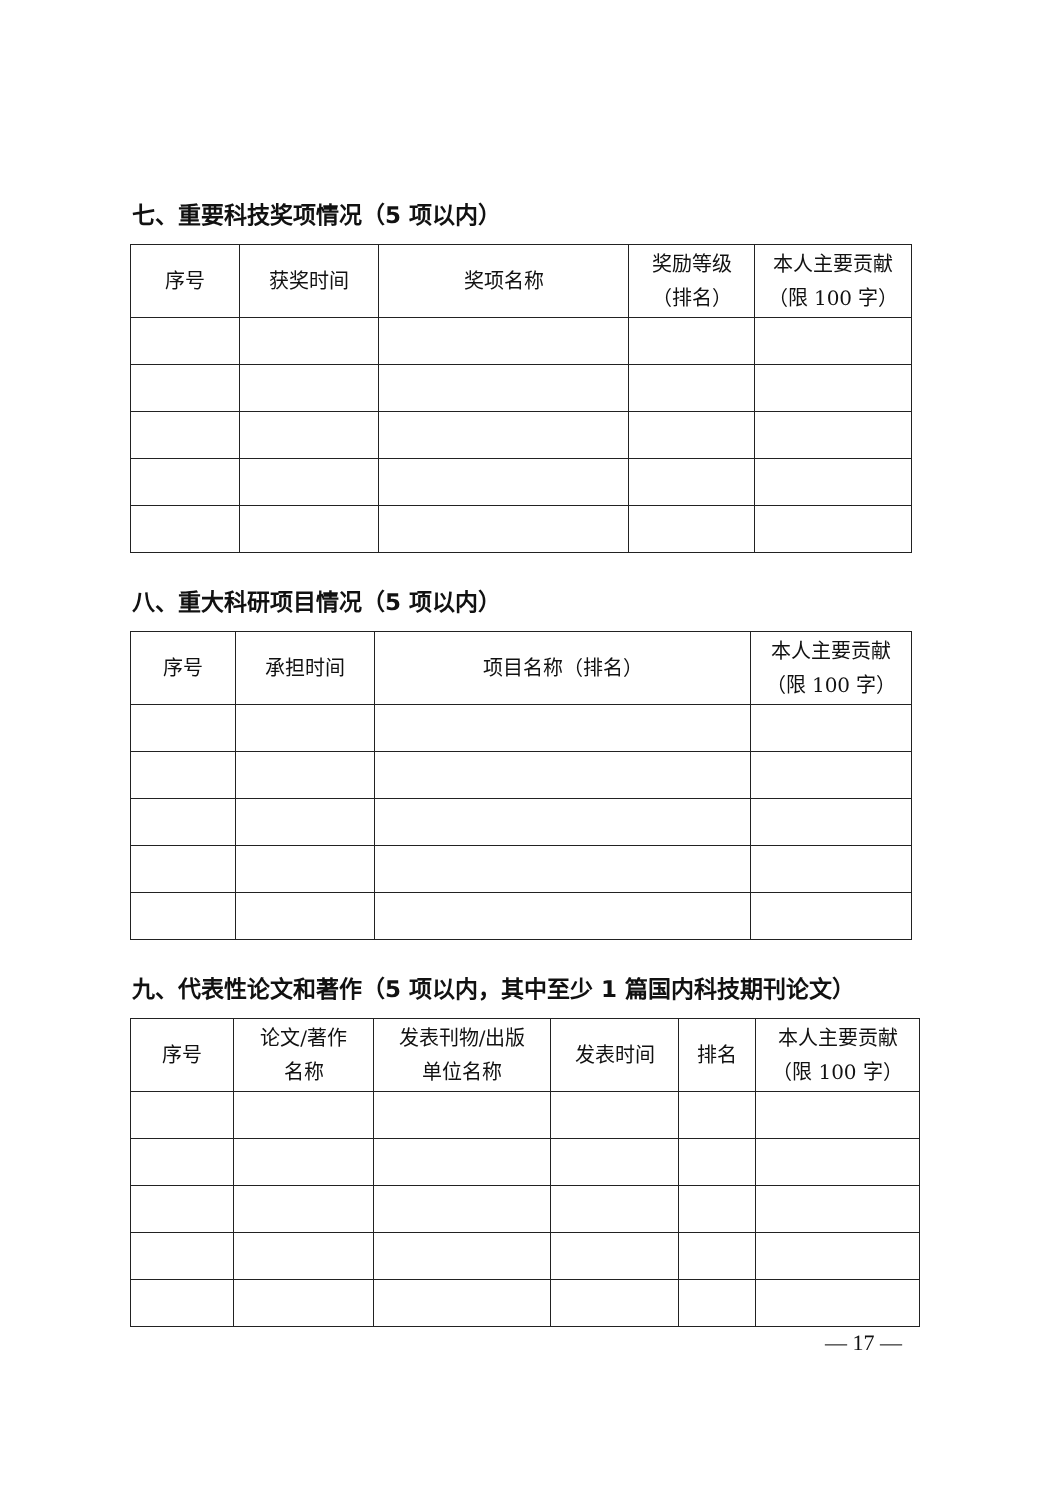七、重要科技奖项情况（5 项以内）
| 序号 | 获奖时间 | 奖项名称 | 奖励等级 （排名） | 本人主要贡献 （限 100 字） |
| --- | --- | --- | --- | --- |
八、重大科研项目情况（5 项以内）
| 序号 | 承担时间 | 项目名称（排名） | 本人主要贡献 （限 100 字） |
| --- | --- | --- | --- |
九、代表性论文和著作（5 项以内，其中至少 1 篇国内科技期刊论文）
| 序号 | 论文/著作 名称 | 发表刊物/出版 单位名称 | 发表时间 | 排名 | 本人主要贡献 （限 100 字） |
| --- | --- | --- | --- | --- | --- |
— 17 —